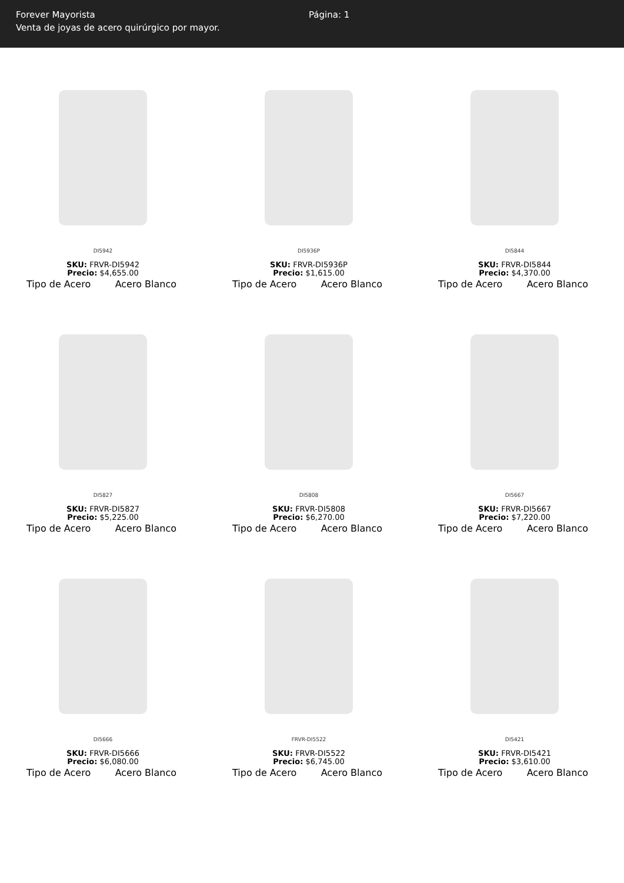Forever Mayorista Página: 1
Venta de joyas de acero quirúrgico por mayor.
DI5942
SKU: FRVR-DI5942
Precio: $4,655.00
Tipo de Acero Acero Blanco
DI5936P
SKU: FRVR-DI5936P
Precio: $1,615.00
Tipo de Acero Acero Blanco
DI5844
SKU: FRVR-DI5844
Precio: $4,370.00
Tipo de Acero Acero Blanco
DI5827
SKU: FRVR-DI5827
Precio: $5,225.00
Tipo de Acero Acero Blanco
DI5808
SKU: FRVR-DI5808
Precio: $6,270.00
Tipo de Acero Acero Blanco
DI5667
SKU: FRVR-DI5667
Precio: $7,220.00
Tipo de Acero Acero Blanco
DI5666
SKU: FRVR-DI5666
Precio: $6,080.00
Tipo de Acero Acero Blanco
FRVR-DI5522
SKU: FRVR-DI5522
Precio: $6,745.00
Tipo de Acero Acero Blanco
DI5421
SKU: FRVR-DI5421
Precio: $3,610.00
Tipo de Acero Acero Blanco